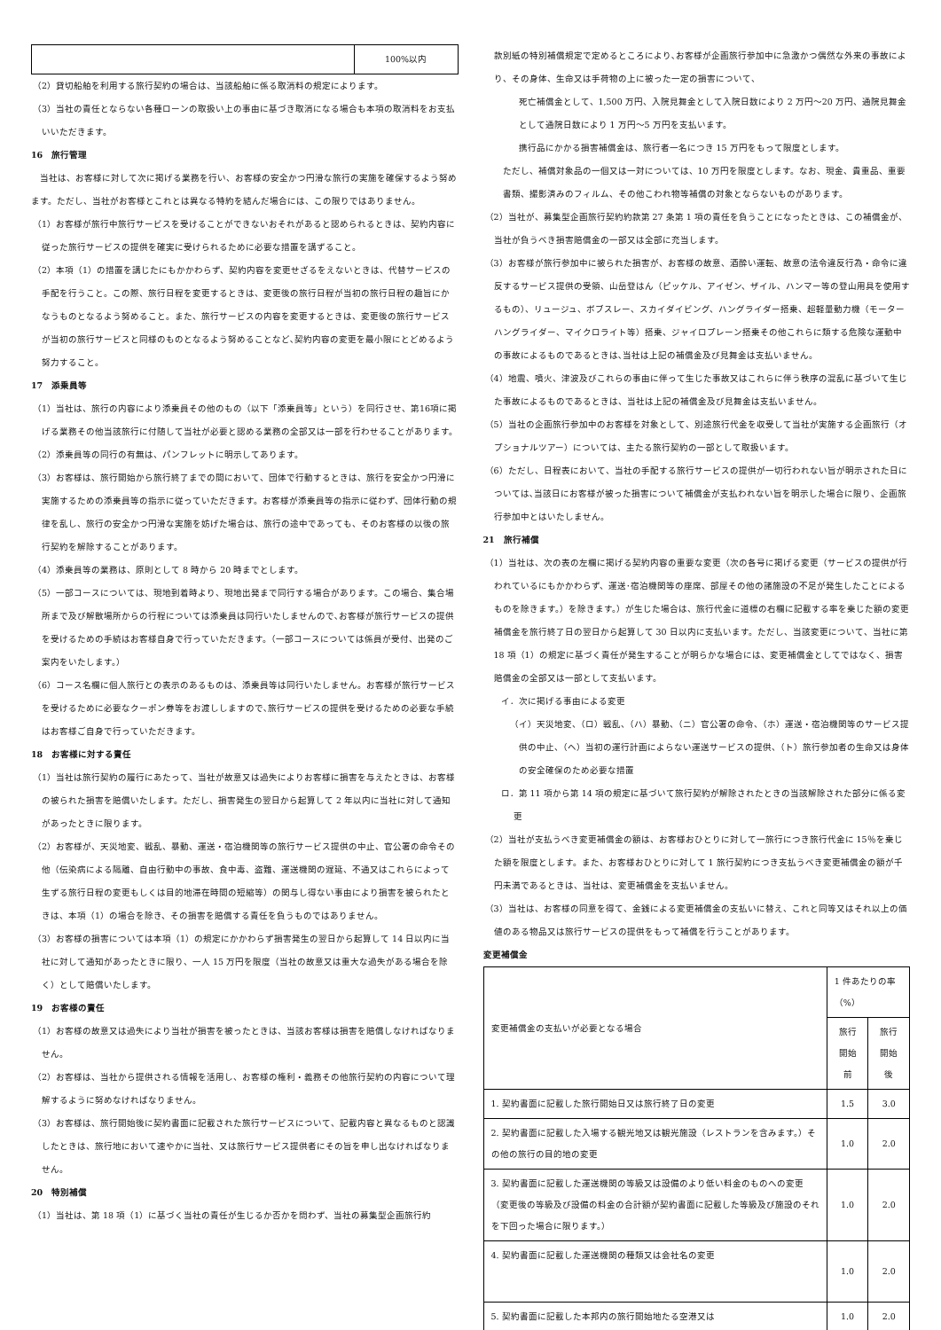| | 100%以内 |
（2）貸切船舶を利用する旅行契約の場合は、当該船舶に係る取消料の規定によります。
（3）当社の責任とならない各種ローンの取扱い上の事由に基づき取消になる場合も本項の取消料をお支払いいただきます。
16　旅行管理
　当社は、お客様に対して次に掲げる業務を行い、お客様の安全かつ円滑な旅行の実施を確保するよう努めます。ただし、当社がお客様とこれとは異なる特約を結んだ場合には、この限りではありません。
（1）お客様が旅行中旅行サービスを受けることができないおそれがあると認められるときは、契約内容に従った旅行サービスの提供を確実に受けられるために必要な措置を講ずること。
（2）本項（1）の措置を講じたにもかかわらず、契約内容を変更せざるをえないときは、代替サービスの手配を行うこと。この際、旅行日程を変更するときは、変更後の旅行日程が当初の旅行日程の趣旨にかなうものとなるよう努めること。また、旅行サービスの内容を変更するときは、変更後の旅行サービスが当初の旅行サービスと同様のものとなるよう努めることなど､契約内容の変更を最小限にとどめるよう努力すること。
17　添乗員等
（1）当社は、旅行の内容により添乗員その他のもの（以下「添乗員等」という）を同行させ、第16項に掲げる業務その他当該旅行に付随して当社が必要と認める業務の全部又は一部を行わせることがあります。
（2）添乗員等の同行の有無は、パンフレットに明示してあります。
（3）お客様は、旅行開始から旅行終了までの間において、団体で行動するときは、旅行を安全かつ円滑に実施するための添乗員等の指示に従っていただきます。お客様が添乗員等の指示に従わず、団体行動の規律を乱し、旅行の安全かつ円滑な実施を妨げた場合は、旅行の途中であっても、そのお客様の以後の旅行契約を解除することがあります。
（4）添乗員等の業務は、原則として 8 時から 20 時までとします。
（5）一部コースについては、現地到着時より、現地出発まで同行する場合があります。この場合、集合場所まで及び解散場所からの行程については添乗員は同行いたしませんので､お客様が旅行サービスの提供を受けるための手続はお客様自身で行っていただきます。（一部コースについては係員が受付、出発のご案内をいたします。）
（6）コース名欄に個人旅行との表示のあるものは、添乗員等は同行いたしません。お客様が旅行サービスを受けるために必要なクーポン券等をお渡ししますので､旅行サービスの提供を受けるための必要な手続はお客様ご自身で行っていただきます。
18　お客様に対する責任
（1）当社は旅行契約の履行にあたって、当社が故意又は過失によりお客様に損害を与えたときは、お客様の被られた損害を賠償いたします。ただし、損害発生の翌日から起算して 2 年以内に当社に対して通知があったときに限ります。
（2）お客様が、天災地変、戦乱、暴動、運送・宿泊機関等の旅行サービス提供の中止、官公署の命令その他（伝染病による隔離、自由行動中の事故、食中毒、盗難、運送機関の遅延、不通又はこれらによって生ずる旅行日程の変更もしくは目的地滞在時間の短縮等）の関与し得ない事由により損害を被られたときは、本項（1）の場合を除き、その損害を賠償する責任を負うものではありません。
（3）お客様の損害については本項（1）の規定にかかわらず損害発生の翌日から起算して 14 日以内に当社に対して通知があったときに限り、一人 15 万円を限度（当社の故意又は重大な過失がある場合を除く）として賠償いたします。
19　お客様の責任
（1）お客様の故意又は過失により当社が損害を被ったときは、当該お客様は損害を賠償しなければなりません。
（2）お客様は、当社から提供される情報を活用し、お客様の権利・義務その他旅行契約の内容について理解するように努めなければなりません。
（3）お客様は、旅行開始後に契約書面に記載された旅行サービスについて、記載内容と異なるものと認識したときは、旅行地において速やかに当社、又は旅行サービス提供者にその旨を申し出なければなりません。
20　特別補償
（1）当社は、第 18 項（1）に基づく当社の責任が生じるか否かを問わず、当社の募集型企画旅行約
款別紙の特別補償規定で定めるところにより､お客様が企画旅行参加中に急激かつ偶然な外来の事故により、その身体、生命又は手荷物の上に被った一定の損害について、
　死亡補償金として、1,500 万円、入院見舞金として入院日数により 2 万円～20 万円、通院見舞金として通院日数により 1 万円～5 万円を支払います。
　携行品にかかる損害補償金は、旅行者一名につき 15 万円をもって限度とします。
ただし、補償対象品の一個又は一対については、10 万円を限度とします。なお、現金、貴重品、重要書類、撮影済みのフィルム、その他こわれ物等補償の対象とならないものがあります。
（2）当社が、募集型企画旅行契約約款第 27 条第 1 項の責任を負うことになったときは、この補償金が、当社が負うべき損害賠償金の一部又は全部に充当します。
（3）お客様が旅行参加中に被られた損害が、お客様の故意、酒酔い運転、故意の法令違反行為・命令に違反するサービス提供の受領、山岳登はん（ピッケル、アイゼン、ザイル、ハンマー等の登山用具を使用するもの）、リュージュ、ボブスレー、スカイダイビング、ハングライダー搭乗、超軽量動力機（モーターハングライダー、マイクロライト等）搭乗、ジャイロプレーン搭乗その他これらに類する危険な運動中の事故によるものであるときは､当社は上記の補償金及び見舞金は支払いません。
（4）地震、噴火、津波及びこれらの事由に伴って生じた事故又はこれらに伴う秩序の混乱に基づいて生じた事故によるものであるときは、当社は上記の補償金及び見舞金は支払いません。
（5）当社の企画旅行参加中のお客様を対象として、別途旅行代金を収受して当社が実施する企画旅行（オプショナルツアー）については、主たる旅行契約の一部として取扱います。
（6）ただし、日程表において、当社の手配する旅行サービスの提供が一切行われない旨が明示された日については､当該日にお客様が被った損害について補償金が支払われない旨を明示した場合に限り、企画旅行参加中とはいたしません。
21　旅行補償
（1）当社は、次の表の左欄に掲げる契約内容の重要な変更（次の各号に掲げる変更（サービスの提供が行われているにもかかわらず、運送･宿泊機関等の座席、部屋その他の諸施設の不足が発生したことによるものを除きます。）を除きます。）が生じた場合は、旅行代金に道標の右欄に記載する率を乗じた額の変更補償金を旅行終了日の翌日から起算して 30 日以内に支払います。ただし、当該変更について、当社に第 18 項（1）の規定に基づく責任が発生することが明らかな場合には、変更補償金としてではなく、損害賠償金の全部又は一部として支払います。
イ．次に掲げる事由による変更
（イ）天災地変、（ロ）戦乱、（ハ）暴動、（ニ）官公署の命令、（ホ）運送・宿泊機関等のサービス提供の中止、（ヘ）当初の運行計画によらない運送サービスの提供、（ト）旅行参加者の生命又は身体の安全確保のため必要な措置
ロ．第 11 項から第 14 項の規定に基づいて旅行契約が解除されたときの当該解除された部分に係る変更
（2）当社が支払うべき変更補償金の額は、お客様おひとりに対して一旅行につき旅行代金に 15％を乗じた額を限度とします。また、お客様おひとりに対して 1 旅行契約につき支払うべき変更補償金の額が千円未満であるときは、当社は、変更補償金を支払いません。
（3）当社は、お客様の同意を得て、金銭による変更補償金の支払いに替え、これと同等又はそれ以上の価値のある物品又は旅行サービスの提供をもって補償を行うことがあります。
変更補償金
| 変更補償金の支払いが必要となる場合 | 1 件あたりの率（%） | |
| | 旅行開始前 | 旅行開始後 |
| 1. 契約書面に記載した旅行開始日又は旅行終了日の変更 | 1.5 | 3.0 |
| 2. 契約書面に記載した入場する観光地又は観光施設（レストランを含みます。）その他の旅行の目的地の変更 | 1.0 | 2.0 |
| 3. 契約書面に記載した運送機関の等級又は設備のより低い料金のものへの変更（変更後の等級及び設備の料金の合計額が契約書面に記載した等級及び施設のそれを下回った場合に限ります。） | 1.0 | 2.0 |
| 4. 契約書面に記載した運送機関の種類又は会社名の変更 | 1.0 | 2.0 |
| 5. 契約書面に記載した本邦内の旅行開始地たる空港又は | 1.0 | 2.0 |